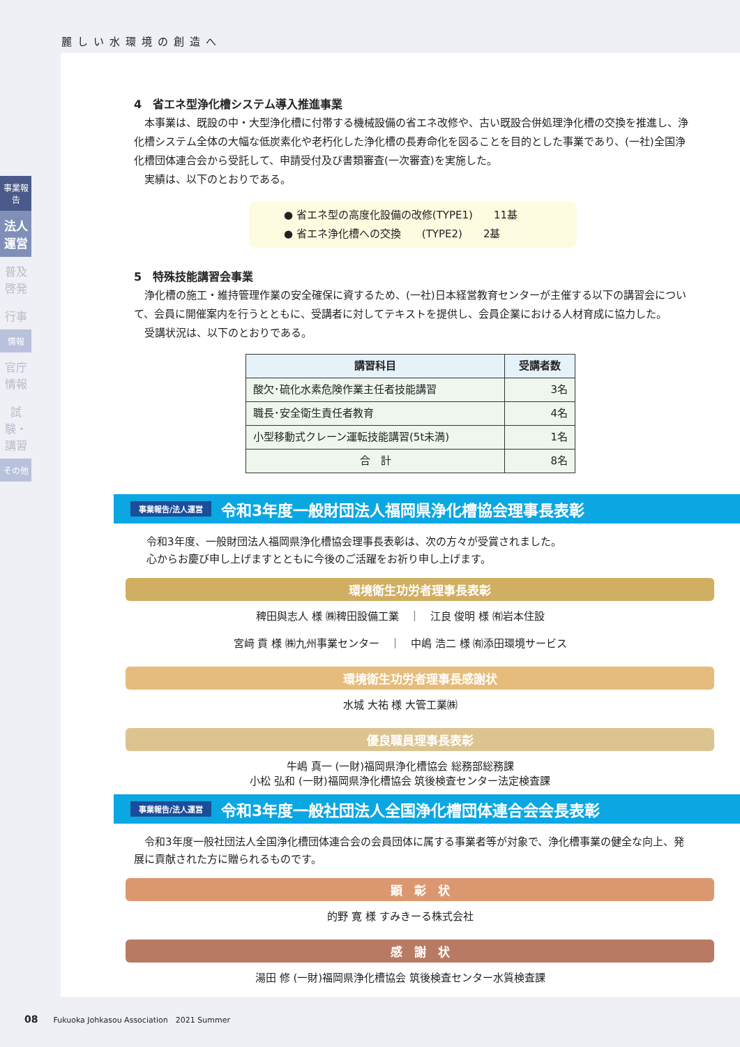麗しい水環境の創造へ
事業報告
法人運営
普及啓発
行事
情報
官庁情報
試験・講習
その他
4　省エネ型浄化槽システム導入推進事業
　本事業は、既設の中・大型浄化槽に付帯する機械設備の省エネ改修や、古い既設合併処理浄化槽の交換を推進し、浄化槽システム全体の大幅な低炭素化や老朽化した浄化槽の長寿命化を図ることを目的とした事業であり、(一社)全国浄化槽団体連合会から受託して、申請受付及び書類審査(一次審査)を実施した。
　実績は、以下のとおりである。
● 省エネ型の高度化設備の改修(TYPE1)　　11基
● 省エネ浄化槽への交換　　(TYPE2)　　2基
5　特殊技能講習会事業
　浄化槽の施工・維持管理作業の安全確保に資するため、(一社)日本経営教育センターが主催する以下の講習会について、会員に開催案内を行うとともに、受講者に対してテキストを提供し、会員企業における人材育成に協力した。
　受講状況は、以下のとおりである。
| 講習科目 | 受講者数 |
| --- | --- |
| 酸欠･硫化水素危険作業主任者技能講習 | 3名 |
| 職長･安全衛生責任者教育 | 4名 |
| 小型移動式クレーン運転技能講習(5t未満) | 1名 |
| 合 計 | 8名 |
事業報告/法人運営 令和3年度一般財団法人福岡県浄化槽協会理事長表彰
令和3年度、一般財団法人福岡県浄化槽協会理事長表彰は、次の方々が受賞されました。
心からお慶び申し上げますとともに今後のご活躍をお祈り申し上げます。
環境衛生功労者理事長表彰
稗田與志人 様 ㈱稗田設備工業　｜　江良 俊明 様 ㈲岩本住設
宮﨑 貢 様 ㈱九州事業センター　｜　中嶋 浩二 様 ㈲添田環境サービス
環境衛生功労者理事長感謝状
水城 大祐 様 大管工業㈱
優良職員理事長表彰
牛嶋 真一 (一財)福岡県浄化槽協会 総務部総務課
小松 弘和 (一財)福岡県浄化槽協会 筑後検査センター法定検査課
事業報告/法人運営 令和3年度一般社団法人全国浄化槽団体連合会会長表彰
　令和3年度一般社団法人全国浄化槽団体連合会の会員団体に属する事業者等が対象で、浄化槽事業の健全な向上、発展に貢献された方に贈られるものです。
顕　彰　状
的野 寛 様 すみきーる株式会社
感　謝　状
湯田 修 (一財)福岡県浄化槽協会 筑後検査センター水質検査課
08　　Fukuoka Johkasou Association　2021 Summer